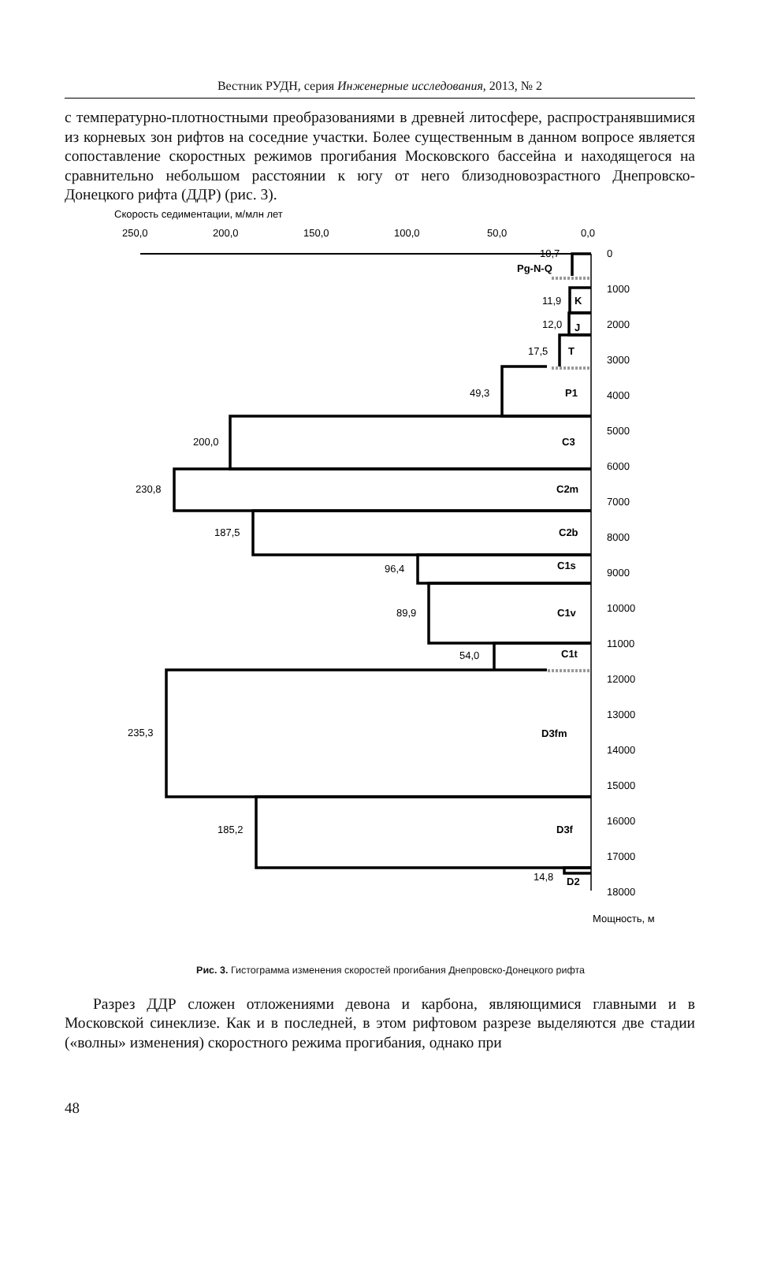Вестник РУДН, серия Инженерные исследования, 2013, № 2
с температурно-плотностными преобразованиями в древней литосфере, распространявшимися из корневых зон рифтов на соседние участки. Более существенным в данном вопросе является сопоставление скоростных режимов прогибания Московского бассейна и находящегося на сравнительно небольшом расстоянии к югу от него близодновозрастного Днепровско-Донецкого рифта (ДДР) (рис. 3).
Скорость седиментации, м/млн лет
250,0
200,0
150,0
100,0
50,0
0,0
10,7
Pg-N-Q
11,9
K
12,0
J
17,5
T
49,3
P1
200,0
C3
230,8
C2m
187,5
C2b
96,4
C1s
89,9
C1v
54,0
C1t
235,3
D3fm
185,2
D3f
14,8
D2
0
1000
2000
3000
4000
5000
6000
7000
8000
9000
10000
11000
12000
13000
14000
15000
16000
17000
18000
Мощность, м
Рис. 3. Гистограмма изменения скоростей прогибания Днепровско-Донецкого рифта
Разрез ДДР сложен отложениями девона и карбона, являющимися главными и в Московской синеклизе. Как и в последней, в этом рифтовом разрезе выделяются две стадии («волны» изменения) скоростного режима прогибания, однако при
48